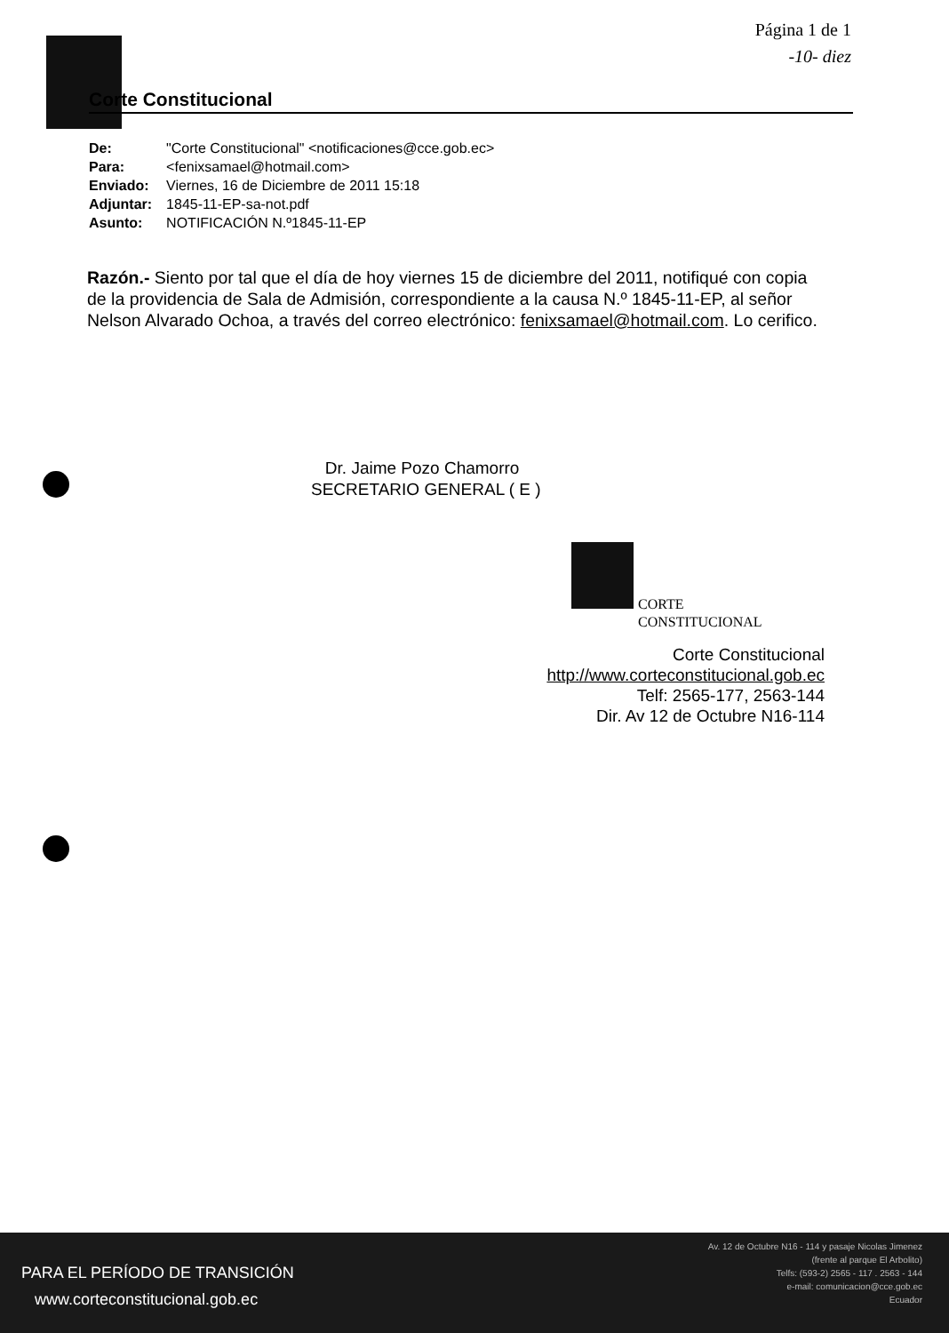Página 1 de 1
-10- diez
Corte Constitucional
| De: | "Corte Constitucional" <notificaciones@cce.gob.ec> |
| Para: | <fenixsamael@hotmail.com> |
| Enviado: | Viernes, 16 de Diciembre de 2011 15:18 |
| Adjuntar: | 1845-11-EP-sa-not.pdf |
| Asunto: | NOTIFICACIÓN N.º1845-11-EP |
Razón.- Siento por tal que el día de hoy viernes 15 de diciembre del 2011, notifiqué con copia de la providencia de Sala de Admisión, correspondiente a la causa N.º 1845-11-EP, al señor Nelson Alvarado Ochoa, a través del correo electrónico: fenixsamael@hotmail.com. Lo cerifico.
Dr. Jaime Pozo Chamorro
SECRETARIO GENERAL ( E )
CORTE
CONSTITUCIONAL
Corte Constitucional
http://www.corteconstitucional.gob.ec
Telf: 2565-177, 2563-144
Dir. Av 12 de Octubre N16-114
PARA EL PERÍODO DE TRANSICIÓN
www.corteconstitucional.gob.ec
Av. 12 de Octubre N16 - 114 y pasaje Nicolas Jimenez
(frente al parque El Arbolito)
Telfs: (593-2) 2565 - 117 . 2563 - 144
e-mail: comunicacion@cce.gob.ec
Ecuador